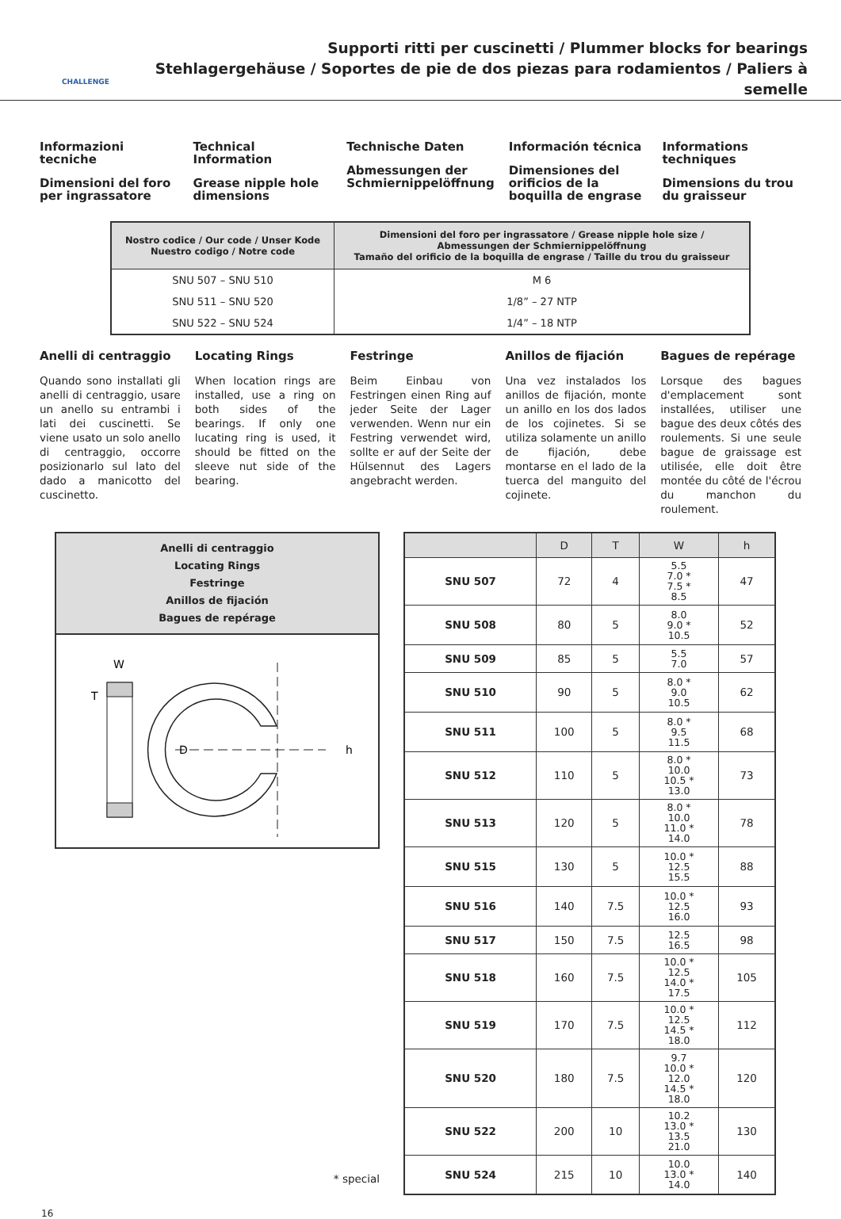CHALLENGE
Supporti ritti per cuscinetti / Plummer blocks for bearings
Stehlagergehäuse / Soportes de pie de dos piezas para rodamientos / Paliers à semelle
Informazioni tecniche
Dimensioni del foro per ingrassatore
Technical Information
Grease nipple hole dimensions
Technische Daten
Abmessungen der Schmiernippelöffnung
Información técnica
Dimensiones del orificios de la boquilla de engrase
Informations techniques
Dimensions du trou du graisseur
| Nostro codice / Our code / Unser Kode Nuestro codigo / Notre code | Dimensioni del foro per ingrassatore / Grease nipple hole size / Abmessungen der Schmiernippelöffnung Tamaño del orificio de la boquilla de engrase / Taille du trou du graisseur |
| --- | --- |
| SNU 507 – SNU 510 | M 6 |
| SNU 511 – SNU 520 | 1/8” – 27 NTP |
| SNU 522 – SNU 524 | 1/4” – 18 NTP |
Anelli di centraggio
Quando sono installati gli anelli di centraggio, usare un anello su entrambi i lati dei cuscinetti. Se viene usato un solo anello di centraggio, occorre posizionarlo sul lato del dado a manicotto del cuscinetto.
Locating Rings
When location rings are installed, use a ring on both sides of the bearings. If only one lucating ring is used, it should be fitted on the sleeve nut side of the bearing.
Festringe
Beim Einbau von Festringen einen Ring auf jeder Seite der Lager verwenden. Wenn nur ein Festring verwendet wird, sollte er auf der Seite der Hülsennut des Lagers angebracht werden.
Anillos de fijación
Una vez instalados los anillos de fijación, monte un anillo en los dos lados de los cojinetes. Si se utiliza solamente un anillo de fijación, debe montarse en el lado de la tuerca del manguito del cojinete.
Bagues de repérage
Lorsque des bagues d'emplacement sont installées, utiliser une bague des deux côtés des roulements. Si une seule bague de graissage est utilisée, elle doit être montée du côté de l'écrou du manchon du roulement.
Anelli di centraggio
Locating Rings
Festringe
Anillos de fijación
Bagues de repérage
W
T
D
h
* special
| | D | T | W | h |
| --- | --- | --- | --- | --- |
| SNU 507 | 72 | 4 | 5.5 7.0 * 7.5 * 8.5 | 47 |
| SNU 508 | 80 | 5 | 8.0 9.0 * 10.5 | 52 |
| SNU 509 | 85 | 5 | 5.5 7.0 | 57 |
| SNU 510 | 90 | 5 | 8.0 * 9.0 10.5 | 62 |
| SNU 511 | 100 | 5 | 8.0 * 9.5 11.5 | 68 |
| SNU 512 | 110 | 5 | 8.0 * 10.0 10.5 * 13.0 | 73 |
| SNU 513 | 120 | 5 | 8.0 * 10.0 11.0 * 14.0 | 78 |
| SNU 515 | 130 | 5 | 10.0 * 12.5 15.5 | 88 |
| SNU 516 | 140 | 7.5 | 10.0 * 12.5 16.0 | 93 |
| SNU 517 | 150 | 7.5 | 12.5 16.5 | 98 |
| SNU 518 | 160 | 7.5 | 10.0 * 12.5 14.0 * 17.5 | 105 |
| SNU 519 | 170 | 7.5 | 10.0 * 12.5 14.5 * 18.0 | 112 |
| SNU 520 | 180 | 7.5 | 9.7 10.0 * 12.0 14.5 * 18.0 | 120 |
| SNU 522 | 200 | 10 | 10.2 13.0 * 13.5 21.0 | 130 |
| SNU 524 | 215 | 10 | 10.0 13.0 * 14.0 | 140 |
16